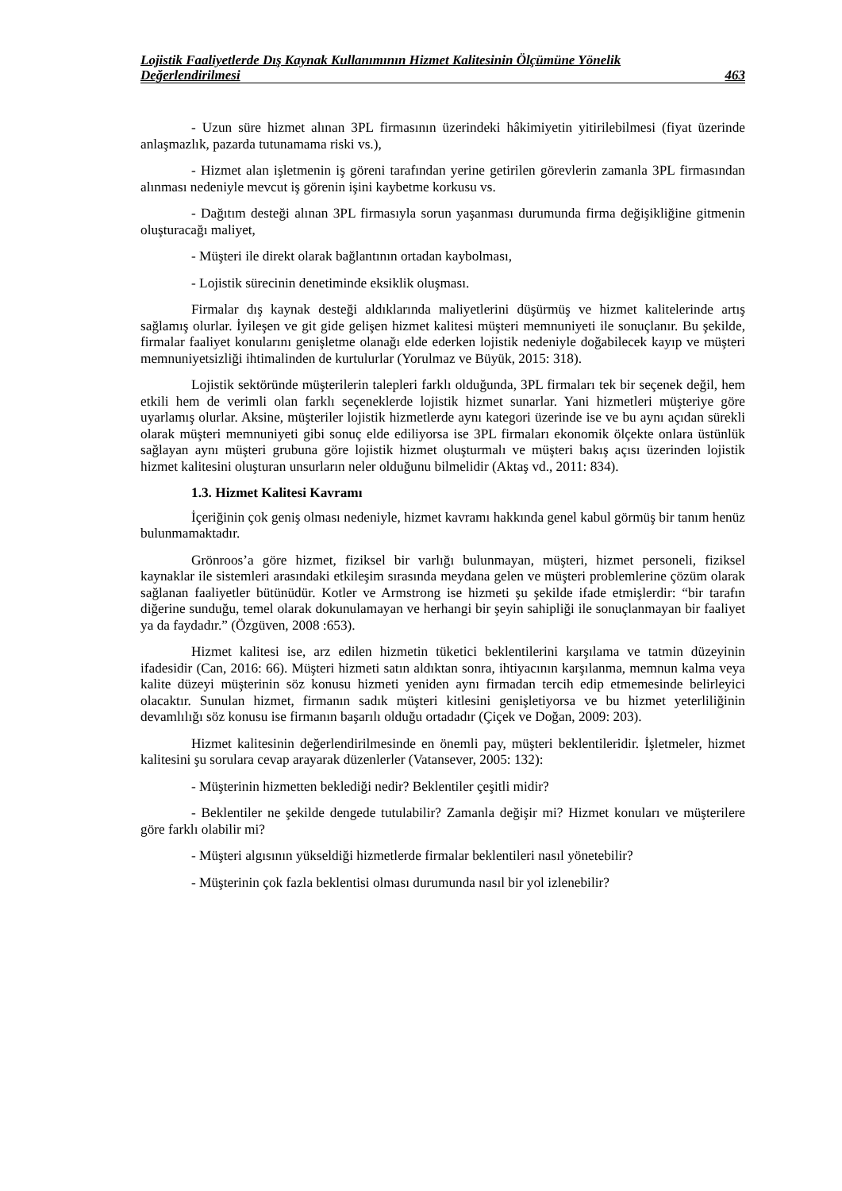Lojistik Faaliyetlerde Dış Kaynak Kullanımının Hizmet Kalitesinin Ölçümüne Yönelik
Değerlendirilmesi 463
- Uzun süre hizmet alınan 3PL firmasının üzerindeki hâkimiyetin yitirilebilmesi (fiyat üzerinde anlaşmazlık, pazarda tutunamama riski vs.),
- Hizmet alan işletmenin iş göreni tarafından yerine getirilen görevlerin zamanla 3PL firmasından alınması nedeniyle mevcut iş görenin işini kaybetme korkusu vs.
- Dağıtım desteği alınan 3PL firmasıyla sorun yaşanması durumunda firma değişikliğine gitmenin oluşturacağı maliyet,
- Müşteri ile direkt olarak bağlantının ortadan kaybolması,
- Lojistik sürecinin denetiminde eksiklik oluşması.
Firmalar dış kaynak desteği aldıklarında maliyetlerini düşürmüş ve hizmet kalitelerinde artış sağlamış olurlar. İyileşen ve git gide gelişen hizmet kalitesi müşteri memnuniyeti ile sonuçlanır. Bu şekilde, firmalar faaliyet konularını genişletme olanağı elde ederken lojistik nedeniyle doğabilecek kayıp ve müşteri memnuniyetsizliği ihtimalinden de kurtulurlar (Yorulmaz ve Büyük, 2015: 318).
Lojistik sektöründe müşterilerin talepleri farklı olduğunda, 3PL firmaları tek bir seçenek değil, hem etkili hem de verimli olan farklı seçeneklerde lojistik hizmet sunarlar. Yani hizmetleri müşteriye göre uyarlamış olurlar. Aksine, müşteriler lojistik hizmetlerde aynı kategori üzerinde ise ve bu aynı açıdan sürekli olarak müşteri memnuniyeti gibi sonuç elde ediliyorsa ise 3PL firmaları ekonomik ölçekte onlara üstünlük sağlayan aynı müşteri grubuna göre lojistik hizmet oluşturmalı ve müşteri bakış açısı üzerinden lojistik hizmet kalitesini oluşturan unsurların neler olduğunu bilmelidir (Aktaş vd., 2011: 834).
1.3. Hizmet Kalitesi Kavramı
İçeriğinin çok geniş olması nedeniyle, hizmet kavramı hakkında genel kabul görmüş bir tanım henüz bulunmamaktadır.
Grönroos’a göre hizmet, fiziksel bir varlığı bulunmayan, müşteri, hizmet personeli, fiziksel kaynaklar ile sistemleri arasındaki etkileşim sırasında meydana gelen ve müşteri problemlerine çözüm olarak sağlanan faaliyetler bütünüdür. Kotler ve Armstrong ise hizmeti şu şekilde ifade etmişlerdir: “bir tarafın diğerine sunduğu, temel olarak dokunulamayan ve herhangi bir şeyin sahipliği ile sonuçlanmayan bir faaliyet ya da faydadır.” (Özgüven, 2008 :653).
Hizmet kalitesi ise, arz edilen hizmetin tüketici beklentilerini karşılama ve tatmin düzeyinin ifadesidir (Can, 2016: 66). Müşteri hizmeti satın aldıktan sonra, ihtiyacının karşılanma, memnun kalma veya kalite düzeyi müşterinin söz konusu hizmeti yeniden aynı firmadan tercih edip etmemesinde belirleyici olacaktır. Sunulan hizmet, firmanın sadık müşteri kitlesini genişletiyorsa ve bu hizmet yeterliliğinin devamlılığı söz konusu ise firmanın başarılı olduğu ortadadır (Çiçek ve Doğan, 2009: 203).
Hizmet kalitesinin değerlendirilmesinde en önemli pay, müşteri beklentileridir. İşletmeler, hizmet kalitesini şu sorulara cevap arayarak düzenlerler (Vatansever, 2005: 132):
- Müşterinin hizmetten beklediği nedir? Beklentiler çeşitli midir?
- Beklentiler ne şekilde dengede tutulabilir? Zamanla değişir mi? Hizmet konuları ve müşterilere göre farklı olabilir mi?
- Müşteri algısının yükseldiği hizmetlerde firmalar beklentileri nasıl yönetebilir?
- Müşterinin çok fazla beklentisi olması durumunda nasıl bir yol izlenebilir?